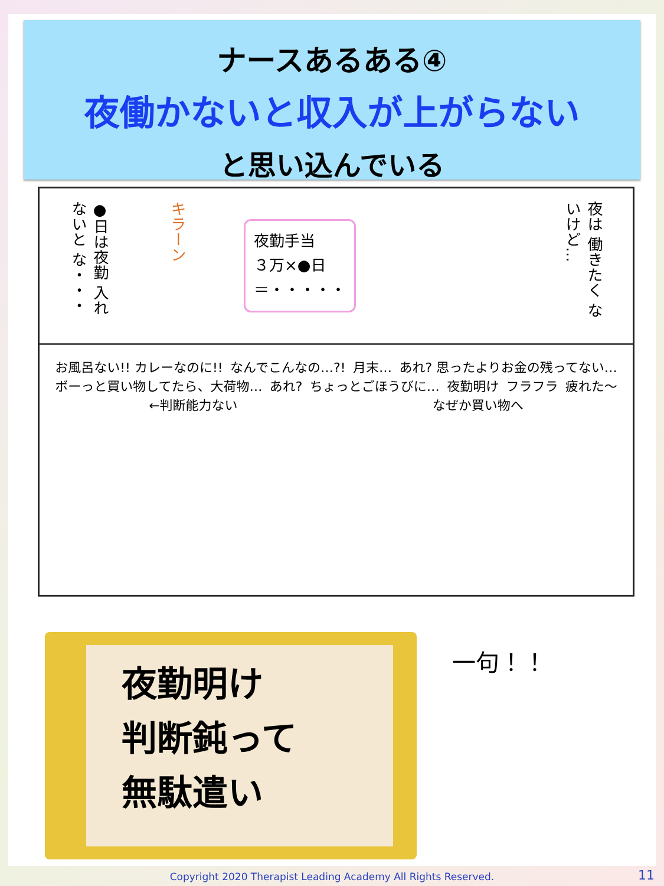ナースあるある④
夜働かないと収入が上がらない
と思い込んでいる
●日は夜勤 入れないと な・・・
キラーン
夜勤手当
３万×●日
＝・・・・・
夜は 働きたく ないけど…
お風呂ない!! カレーなのに!!
なんでこんなの…?!
月末…
あれ? 思ったよりお金の残ってない…
ボーっと買い物してたら、大荷物…
あれ?
ちょっとごほうびに…
夜勤明け
フラフラ
疲れた〜
←判断能力ない
なぜか買い物へ
夜勤明け
判断鈍って
無駄遣い
一句！！
Copyright 2020 Therapist Leading Academy All Rights Reserved.
11